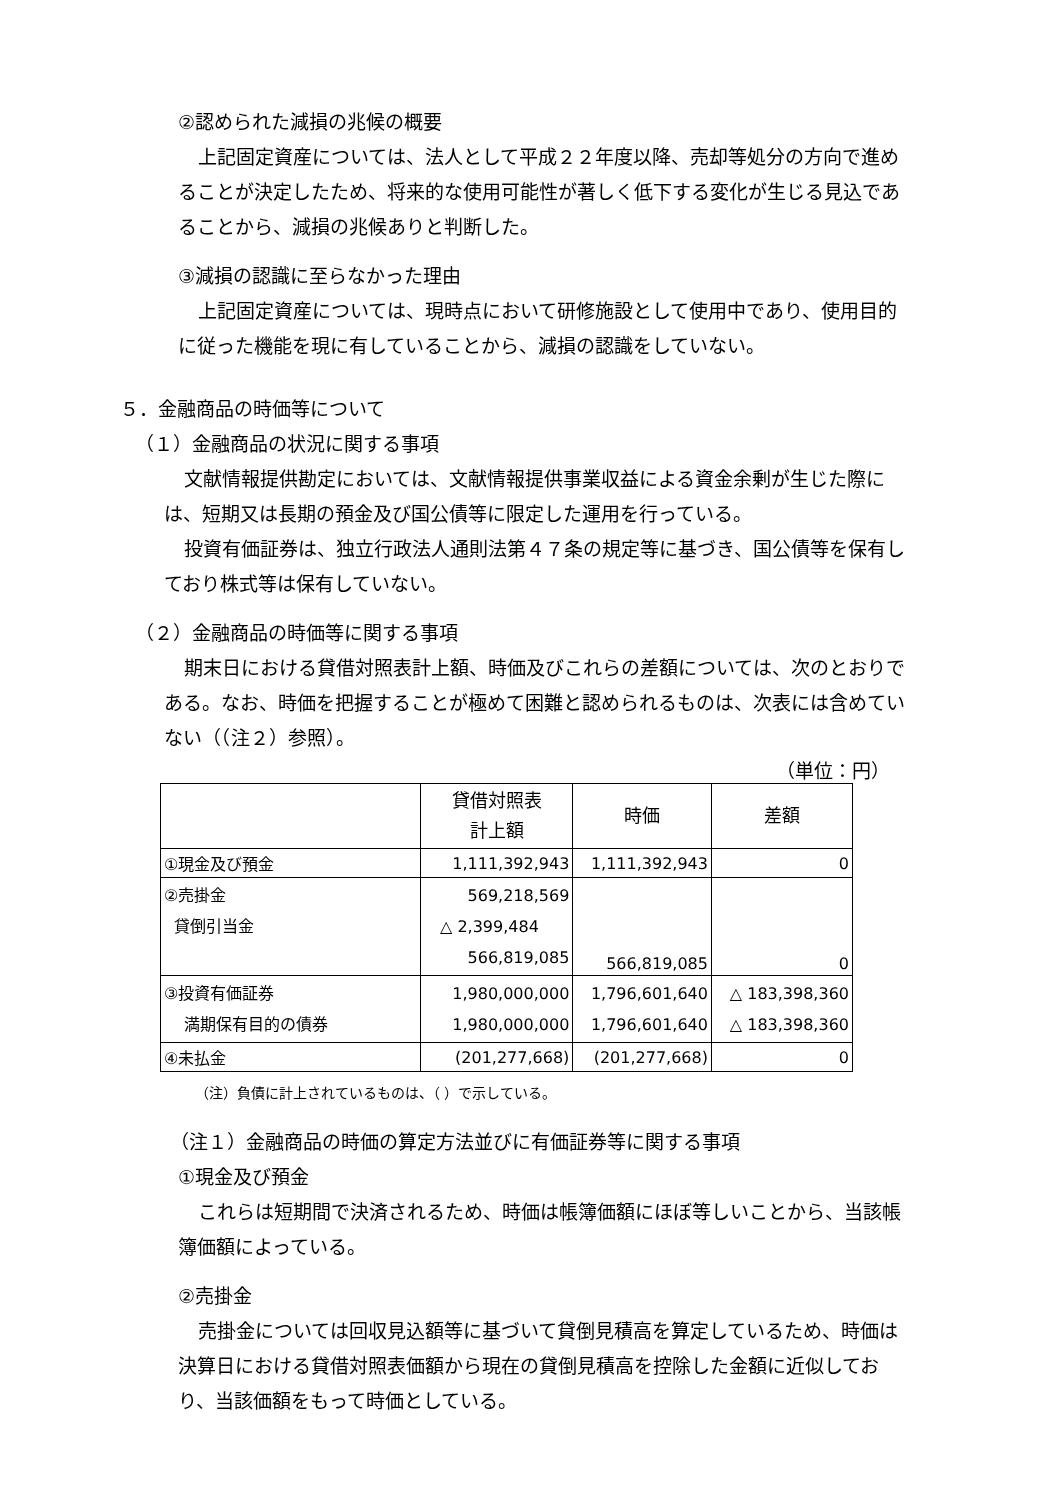②認められた減損の兆候の概要
上記固定資産については、法人として平成２２年度以降、売却等処分の方向で進めることが決定したため、将来的な使用可能性が著しく低下する変化が生じる見込であることから、減損の兆候ありと判断した。
③減損の認識に至らなかった理由
上記固定資産については、現時点において研修施設として使用中であり、使用目的に従った機能を現に有していることから、減損の認識をしていない。
５．金融商品の時価等について
（１）金融商品の状況に関する事項
文献情報提供勘定においては、文献情報提供事業収益による資金余剰が生じた際には、短期又は長期の預金及び国公債等に限定した運用を行っている。
投資有価証券は、独立行政法人通則法第４７条の規定等に基づき、国公債等を保有しており株式等は保有していない。
（２）金融商品の時価等に関する事項
期末日における貸借対照表計上額、時価及びこれらの差額については、次のとおりである。なお、時価を把握することが極めて困難と認められるものは、次表には含めていない（（注２）参照）。
（単位：円）
| | 貸借対照表 計上額 | 時価 | 差額 |
| --- | --- | --- | --- |
| ①現金及び預金 | 1,111,392,943 | 1,111,392,943 | 0 |
| ②売掛金 貸倒引当金 | 569,218,569 △ 2,399,484 566,819,085 | 566,819,085 | 0 |
| ③投資有価証券 満期保有目的の債券 | 1,980,000,000 1,980,000,000 | 1,796,601,640 1,796,601,640 | △ 183,398,360 △ 183,398,360 |
| ④未払金 | (201,277,668) | (201,277,668) | 0 |
（注）負債に計上されているものは、（ ）で示している。
（注１）金融商品の時価の算定方法並びに有価証券等に関する事項
①現金及び預金
これらは短期間で決済されるため、時価は帳簿価額にほぼ等しいことから、当該帳簿価額によっている。
②売掛金
売掛金については回収見込額等に基づいて貸倒見積高を算定しているため、時価は決算日における貸借対照表価額から現在の貸倒見積高を控除した金額に近似しており、当該価額をもって時価としている。